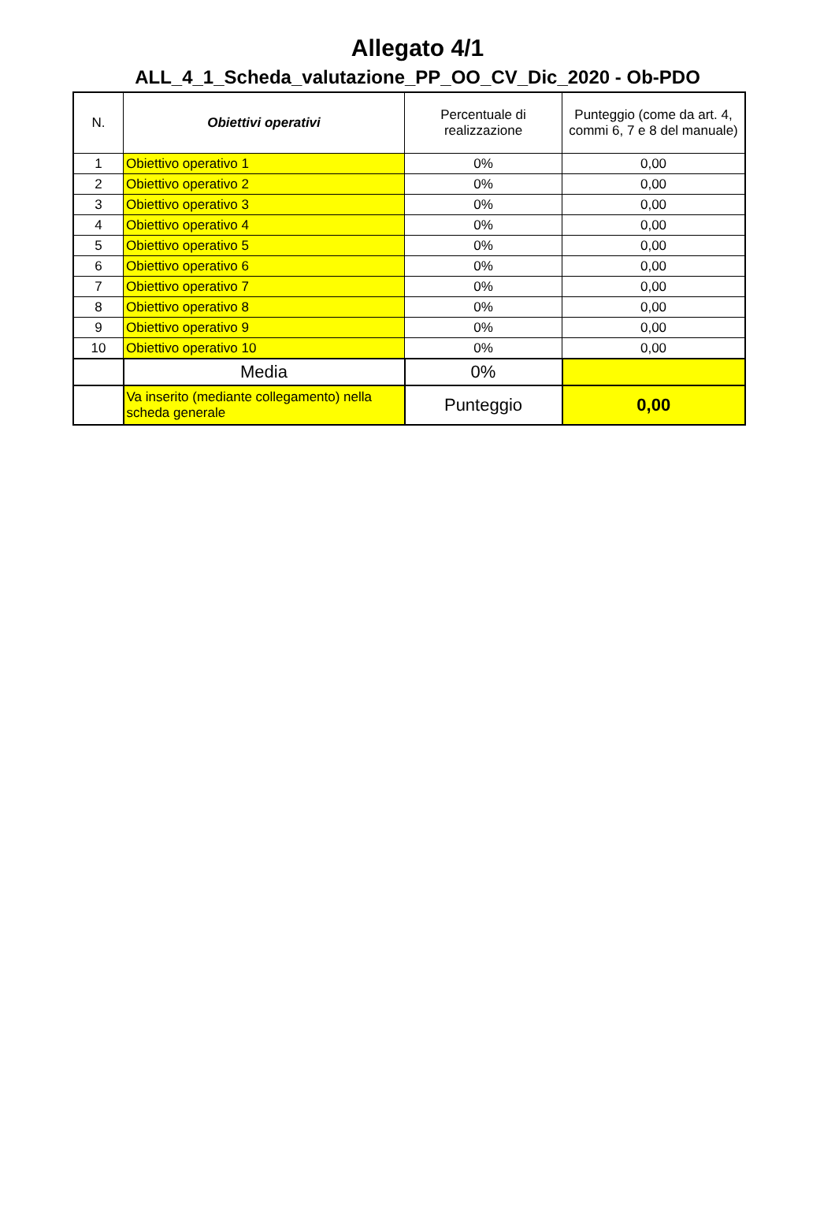Allegato 4/1
ALL_4_1_Scheda_valutazione_PP_OO_CV_Dic_2020 - Ob-PDO
| N. | Obiettivi operativi | Percentuale di realizzazione | Punteggio (come da art. 4, commi 6, 7 e 8 del manuale) |
| --- | --- | --- | --- |
| 1 | Obiettivo operativo 1 | 0% | 0,00 |
| 2 | Obiettivo operativo 2 | 0% | 0,00 |
| 3 | Obiettivo operativo 3 | 0% | 0,00 |
| 4 | Obiettivo operativo 4 | 0% | 0,00 |
| 5 | Obiettivo operativo 5 | 0% | 0,00 |
| 6 | Obiettivo operativo 6 | 0% | 0,00 |
| 7 | Obiettivo operativo 7 | 0% | 0,00 |
| 8 | Obiettivo operativo 8 | 0% | 0,00 |
| 9 | Obiettivo operativo 9 | 0% | 0,00 |
| 10 | Obiettivo operativo 10 | 0% | 0,00 |
| | Media | 0% | |
| | Va inserito (mediante collegamento) nella scheda generale | Punteggio | 0,00 |